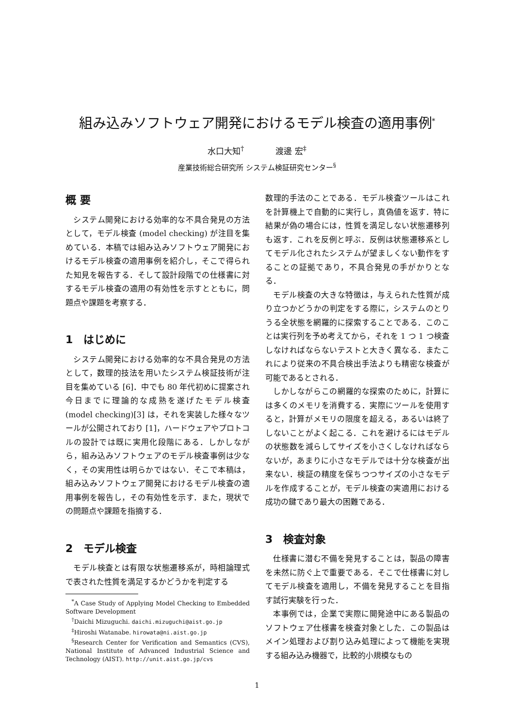組み込みソフトウェア開発におけるモデル検査の適用事例<sup>*</sup>
水口大知<sup>†</sup> 渡邊 宏<sup>‡</sup>
産業技術総合研究所 システム検証研究センター<sup>§</sup>
概 要
システム開発における効率的な不具合発見の方法として，モデル検査 (model checking) が注目を集めている．本稿では組み込みソフトウェア開発におけるモデル検査の適用事例を紹介し，そこで得られた知見を報告する．そして設計段階での仕様書に対するモデル検査の適用の有効性を示すとともに，問題点や課題を考察する．
1　はじめに
システム開発における効率的な不具合発見の方法として，数理的技法を用いたシステム検証技術が注目を集めている [6]．中でも 80 年代初めに提案され今日までに理論的な成熟を遂げたモデル検査 (model checking)[3] は，それを実装した様々なツールが公開されており [1]，ハードウェアやプロトコルの設計では既に実用化段階にある．しかしながら，組み込みソフトウェアのモデル検査事例は少なく，その実用性は明らかではない．そこで本稿は，組み込みソフトウェア開発におけるモデル検査の適用事例を報告し，その有効性を示す．また，現状での問題点や課題を指摘する．
2　モデル検査
モデル検査とは有限な状態遷移系が，時相論理式で表された性質を満足するかどうかを判定する
<sup>*</sup> A Case Study of Applying Model Checking to Embedded Software Development
<sup>†</sup> Daichi Mizuguchi. daichi.mizuguchi@aist.go.jp
<sup>‡</sup> Hiroshi Watanabe. hirowata@ni.aist.go.jp
<sup>§</sup> Research Center for Verification and Semantics (CVS), National Institute of Advanced Industrial Science and Technology (AIST). http://unit.aist.go.jp/cvs
数理的手法のことである．モデル検査ツールはこれを計算機上で自動的に実行し，真偽値を返す．特に結果が偽の場合には，性質を満足しない状態遷移列も返す．これを反例と呼ぶ．反例は状態遷移系としてモデル化されたシステムが望ましくない動作をすることの証拠であり，不具合発見の手がかりとなる．
モデル検査の大きな特徴は，与えられた性質が成り立つかどうかの判定をする際に，システムのとりうる全状態を網羅的に探索することである．このことは実行列を予め考えてから，それを 1 つ 1 つ検査しなければならないテストと大きく異なる．またこれにより従来の不具合検出手法よりも精密な検査が可能であるとされる．
しかしながらこの網羅的な探索のために，計算には多くのメモリを消費する．実際にツールを使用すると，計算がメモリの限度を超える，あるいは終了しないことがよく起こる．これを避けるにはモデルの状態数を減らしてサイズを小さくしなければならないが，あまりに小さなモデルでは十分な検査が出来ない．検証の精度を保ちつつサイズの小さなモデルを作成することが，モデル検査の実適用における成功の鍵であり最大の困難である．
3　検査対象
仕様書に潜む不備を発見することは，製品の障害を未然に防ぐ上で重要である．そこで仕様書に対してモデル検査を適用し，不備を発見することを目指す試行実験を行った．
本事例では，企業で実際に開発途中にある製品のソフトウェア仕様書を検査対象とした．この製品はメイン処理および割り込み処理によって機能を実現する組み込み機器で，比較的小規模なもの
1